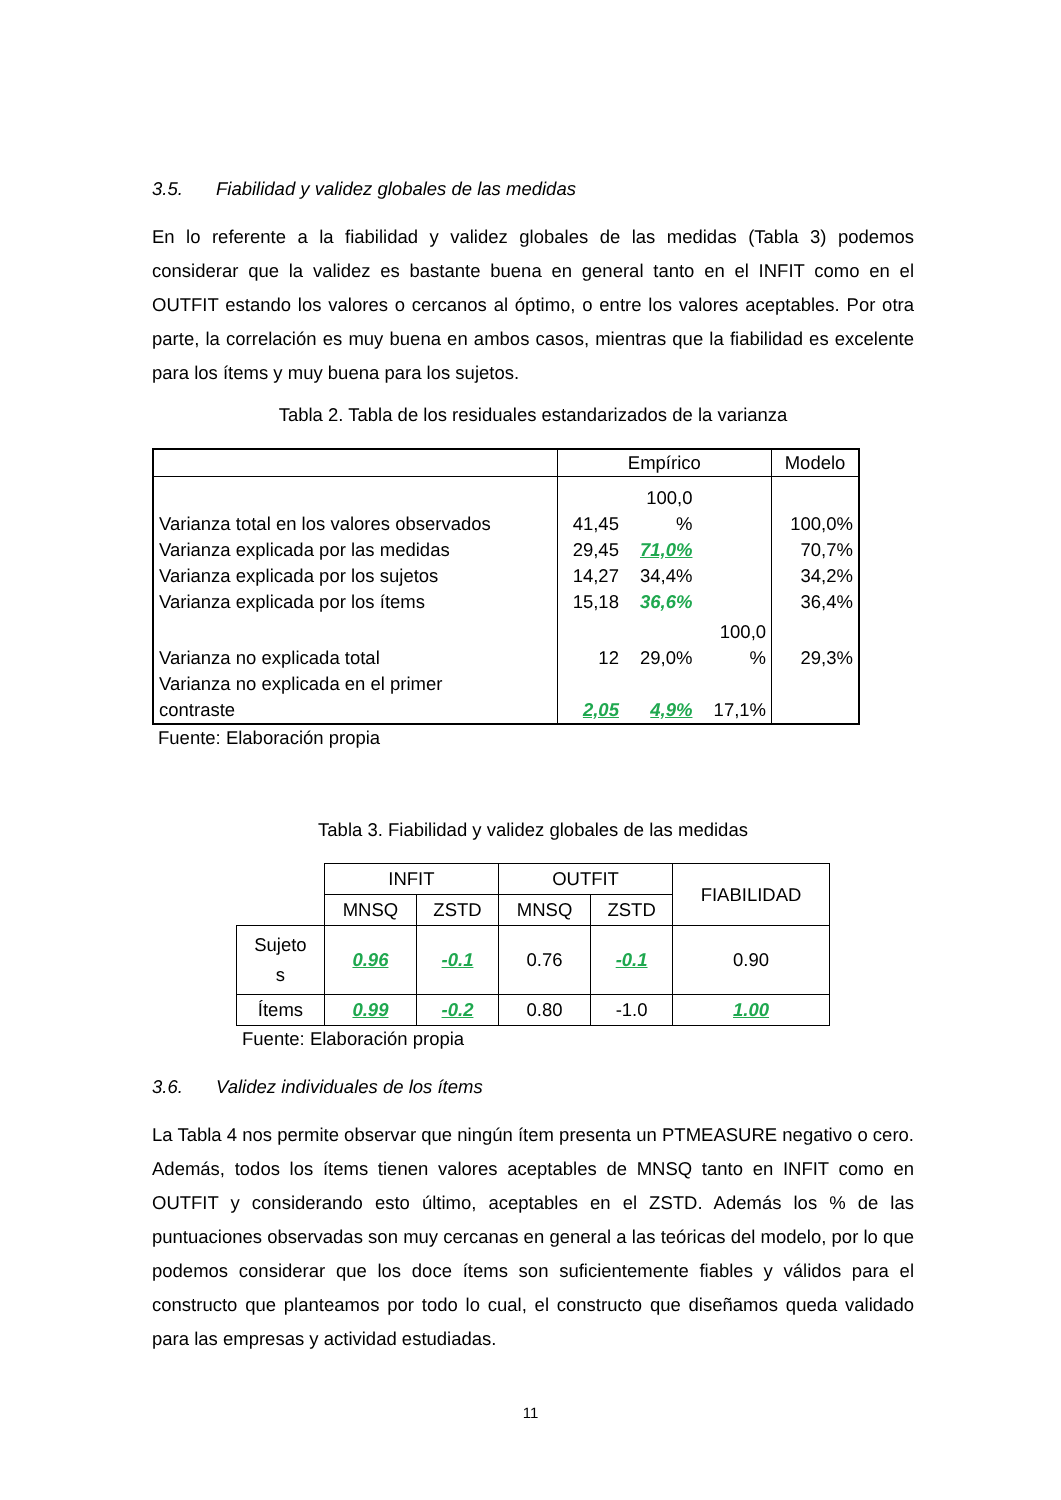3.5. Fiabilidad y validez globales de las medidas
En lo referente a la fiabilidad y validez globales de las medidas (Tabla 3) podemos considerar que la validez es bastante buena en general tanto en el INFIT como en el OUTFIT estando los valores o cercanos al óptimo, o entre los valores aceptables. Por otra parte, la correlación es muy buena en ambos casos, mientras que la fiabilidad es excelente para los ítems y muy buena para los sujetos.
Tabla 2. Tabla de los residuales estandarizados de la varianza
| | Empírico | | | Modelo |
| Varianza total en los valores observados | 41,45 | 100,0 % | | 100,0% |
| Varianza explicada por las medidas | 29,45 | 71,0% | | 70,7% |
| Varianza explicada por los sujetos | 14,27 | 34,4% | | 34,2% |
| Varianza explicada por los ítems | 15,18 | 36,6% | | 36,4% |
| Varianza no explicada total | 12 | 29,0% | 100,0 % | 29,3% |
| Varianza no explicada en el primer contraste | 2,05 | 4,9% | 17,1% | |
Fuente: Elaboración propia
Tabla 3. Fiabilidad y validez globales de las medidas
| | INFIT | | OUTFIT | | FIABILIDAD |
| | MNSQ | ZSTD | MNSQ | ZSTD | |
| Sujeto s | 0.96 | -0.1 | 0.76 | -0.1 | 0.90 |
| Ítems | 0.99 | -0.2 | 0.80 | -1.0 | 1.00 |
Fuente: Elaboración propia
3.6. Validez individuales de los ítems
La Tabla 4 nos permite observar que ningún ítem presenta un PTMEASURE negativo o cero. Además, todos los ítems tienen valores aceptables de MNSQ tanto en INFIT como en OUTFIT y considerando esto último, aceptables en el ZSTD. Además los % de las puntuaciones observadas son muy cercanas en general a las teóricas del modelo, por lo que podemos considerar que los doce ítems son suficientemente fiables y válidos para el constructo que planteamos por todo lo cual, el constructo que diseñamos queda validado para las empresas y actividad estudiadas.
11